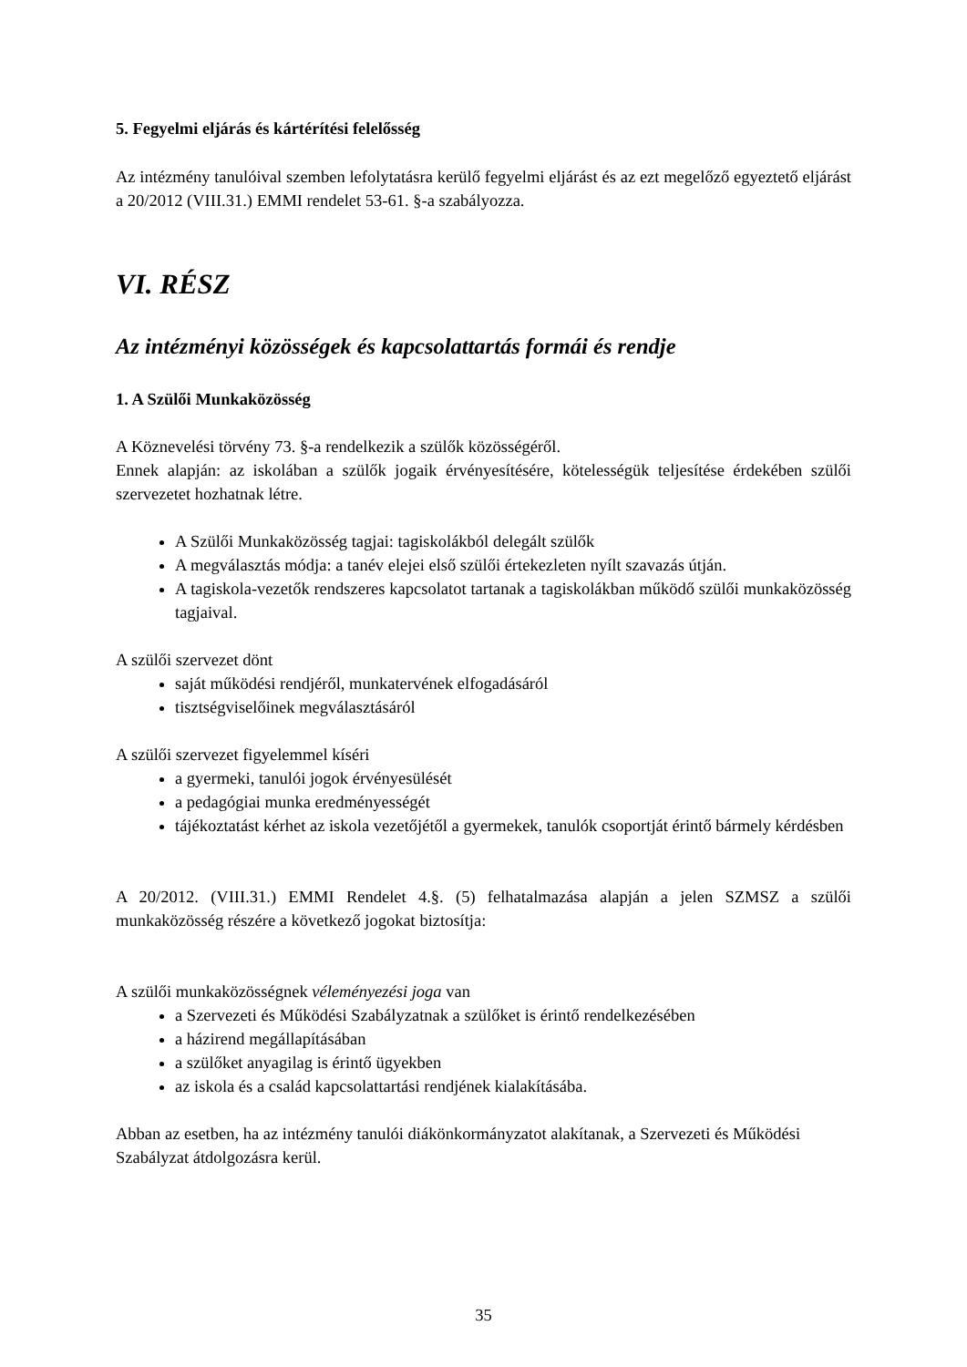5. Fegyelmi eljárás és kártérítési felelősség
Az intézmény tanulóival szemben lefolytatásra kerülő fegyelmi eljárást és az ezt megelőző egyeztető eljárást a 20/2012 (VIII.31.) EMMI rendelet 53-61. §-a szabályozza.
VI. RÉSZ
Az intézményi közösségek és kapcsolattartás formái és rendje
1. A Szülői Munkaközösség
A Köznevelési törvény 73. §-a rendelkezik a szülők közösségéről.
Ennek alapján: az iskolában a szülők jogaik érvényesítésére, kötelességük teljesítése érdekében szülői szervezetet hozhatnak létre.
A Szülői Munkaközösség tagjai: tagiskolákból delegált szülők
A megválasztás módja: a tanév elejei első szülői értekezleten nyílt szavazás útján.
A tagiskola-vezetők rendszeres kapcsolatot tartanak a tagiskolákban működő szülői munkaközösség tagjaival.
A szülői szervezet dönt
saját működési rendjéről, munkatervének elfogadásáról
tisztségviselőinek megválasztásáról
A szülői szervezet figyelemmel kíséri
a gyermeki, tanulói jogok érvényesülését
a pedagógiai munka eredményességét
tájékoztatást kérhet az iskola vezetőjétől a gyermekek, tanulók csoportját érintő bármely kérdésben
A 20/2012. (VIII.31.) EMMI Rendelet 4.§. (5) felhatalmazása alapján a jelen SZMSZ a szülői munkaközösség részére a következő jogokat biztosítja:
A szülői munkaközösségnek véleményezési joga van
a Szervezeti és Működési Szabályzatnak a szülőket is érintő rendelkezésében
a házirend megállapításában
a szülőket anyagilag is érintő ügyekben
az iskola és a család kapcsolattartási rendjének kialakításába.
Abban az esetben, ha az intézmény tanulói diákönkormányzatot alakítanak, a Szervezeti és Működési Szabályzat átdolgozásra kerül.
35